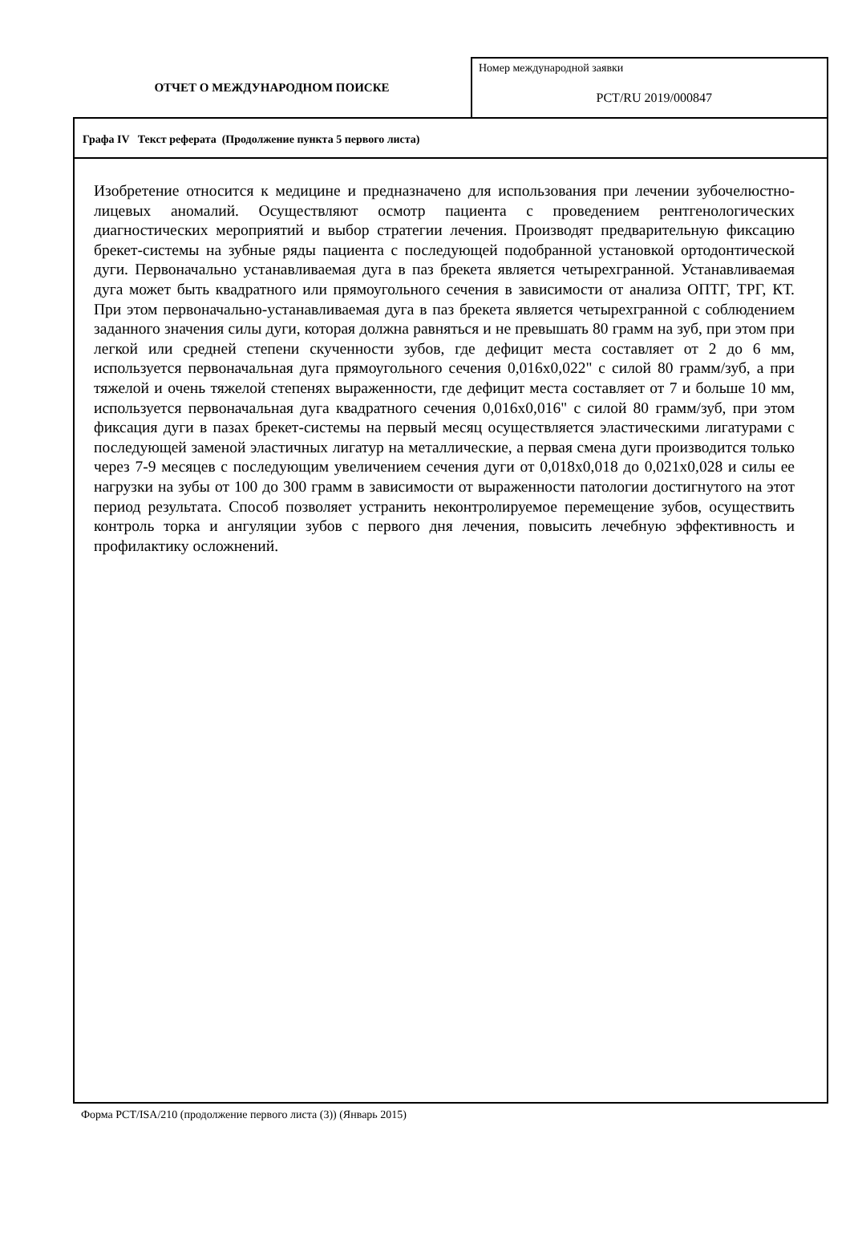ОТЧЕТ О МЕЖДУНАРОДНОМ ПОИСКЕ
Номер международной заявки
PCT/RU 2019/000847
Графа IV Текст реферата (Продолжение пункта 5 первого листа)
Изобретение относится к медицине и предназначено для использования при лечении зубочелюстно-лицевых аномалий. Осуществляют осмотр пациента с проведением рентгенологических диагностических мероприятий и выбор стратегии лечения. Производят предварительную фиксацию брекет-системы на зубные ряды пациента с последующей подобранной установкой ортодонтической дуги. Первоначально устанавливаемая дуга в паз брекета является четырехгранной. Устанавливаемая дуга может быть квадратного или прямоугольного сечения в зависимости от анализа ОПТГ, ТРГ, КТ. При этом первоначально-устанавливаемая дуга в паз брекета является четырехгранной с соблюдением заданного значения силы дуги, которая должна равняться и не превышать 80 грамм на зуб, при этом при легкой или средней степени скученности зубов, где дефицит места составляет от 2 до 6 мм, используется первоначальная дуга прямоугольного сечения 0,016х0,022" с силой 80 грамм/зуб, а при тяжелой и очень тяжелой степенях выраженности, где дефицит места составляет от 7 и больше 10 мм, используется первоначальная дуга квадратного сечения 0,016х0,016" с силой 80 грамм/зуб, при этом фиксация дуги в пазах брекет-системы на первый месяц осуществляется эластическими лигатурами с последующей заменой эластичных лигатур на металлические, а первая смена дуги производится только через 7-9 месяцев с последующим увеличением сечения дуги от 0,018х0,018 до 0,021х0,028 и силы ее нагрузки на зубы от 100 до 300 грамм в зависимости от выраженности патологии достигнутого на этот период результата. Способ позволяет устранить неконтролируемое перемещение зубов, осуществить контроль торка и ангуляции зубов с первого дня лечения, повысить лечебную эффективность и профилактику осложнений.
Форма PCT/ISA/210 (продолжение первого листа (3)) (Январь 2015)